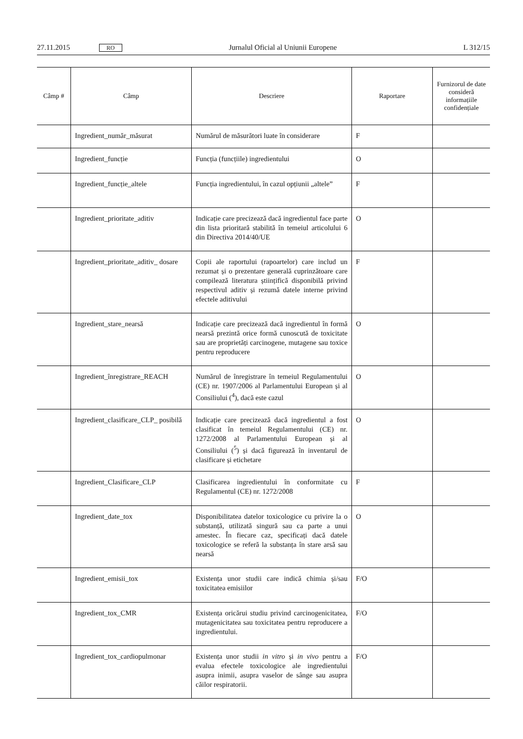27.11.2015 RO Jurnalul Oficial al Uniunii Europene L 312/15
| Câmp # | Câmp | Descriere | Raportare | Furnizorul de date consideră informațiile confiden­țiale |
| --- | --- | --- | --- | --- |
| | Ingredient_număr_măsurat | Numărul de măsurători luate în considerare | F | |
| | Ingredient_funcție | Funcția (funcțiile) ingredientului | O | |
| | Ingredient_funcție_altele | Funcția ingredientului, în cazul opțiunii „altele” | F | |
| | Ingredient_prioritate_aditiv | Indicație care precizează dacă ingredientul face parte din lista prioritară stabilită în temeiul articolului 6 din Directiva 2014/40/UE | O | |
| | Ingredient_prioritate_aditiv_ dosare | Copii ale raportului (rapoartelor) care includ un rezumat și o prezentare generală cuprinzătoare care compilează literatura științifică disponibilă privind respectivul aditiv și rezumă datele interne privind efectele aditivului | F | |
| | Ingredient_stare_nearsă | Indicație care precizează dacă ingredientul în formă nearsă prezintă orice formă cunoscută de toxicitate sau are proprietăți carcinogene, mutagene sau toxice pentru reproducere | O | |
| | Ingredient_înregistrare_REACH | Numărul de înregistrare în temeiul Regulamentului (CE) nr. 1907/2006 al Parlamentului European și al Consiliului (<sup>4</sup>), dacă este cazul | O | |
| | Ingredient_clasificare_CLP_ posibilă | Indicație care precizează dacă ingredientul a fost clasificat în temeiul Regulamentului (CE) nr. 1272/2008 al Parlamentului European și al Consiliului (<sup>5</sup>) și dacă figurează în inventarul de clasificare și etichetare | O | |
| | Ingredient_Clasificare_CLP | Clasificarea ingredientului în conformitate cu Regulamentul (CE) nr. 1272/2008 | F | |
| | Ingredient_date_tox | Disponibilitatea datelor toxicologice cu privire la o substanță, utilizată singură sau ca parte a unui amestec. În fiecare caz, specificați dacă datele toxicologice se referă la substanța în stare arsă sau nearsă | O | |
| | Ingredient_emisii_tox | Existența unor studii care indică chimia și/sau toxicitatea emisiilor | F/O | |
| | Ingredient_tox_CMR | Existența oricărui studiu privind carcinogenicitatea, mutagenicitatea sau toxicitatea pentru reproducere a ingredientului. | F/O | |
| | Ingredient_tox_cardiopulmonar | Existența unor studii in vitro și in vivo pentru a evalua efectele toxicologice ale ingredientului asupra inimii, asupra vaselor de sânge sau asupra căilor respiratorii. | F/O | |